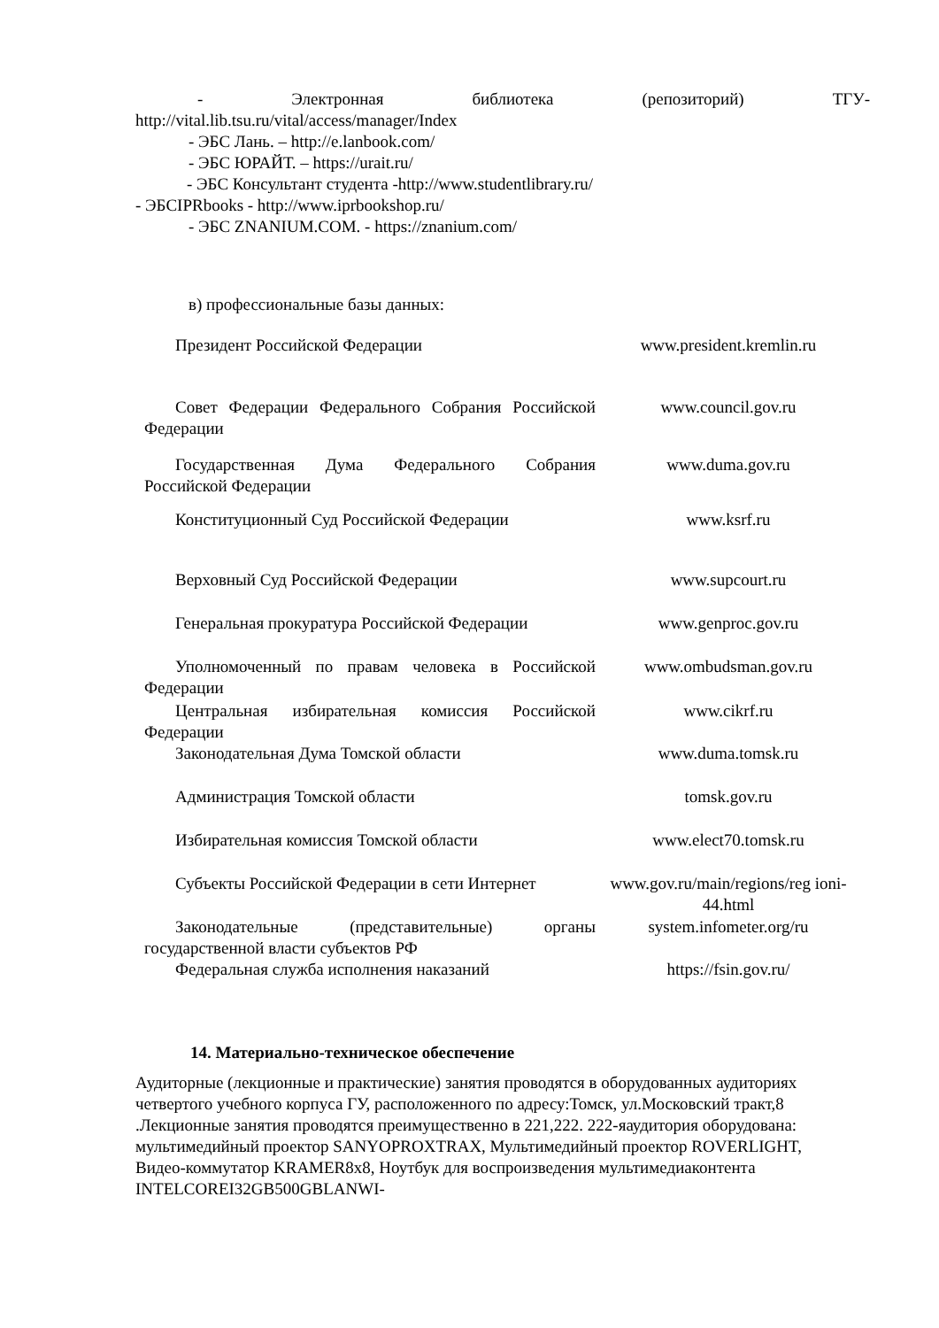- Электронная библиотека (репозиторий) ТГУ-
http://vital.lib.tsu.ru/vital/access/manager/Index
- ЭБС Лань. – http://e.lanbook.com/
- ЭБС ЮРАЙТ. – https://urait.ru/
- ЭБС Консультант студента -http://www.studentlibrary.ru/
- ЭБСIPRbooks - http://www.iprbookshop.ru/
- ЭБС ZNANIUM.COM. - https://znanium.com/
в) профессиональные базы данных:
| Президент Российской Федерации | www.president.kremlin.ru |
| Совет Федерации Федерального Собрания Российской Федерации | www.council.gov.ru |
| Государственная Дума Федерального Собрания Российской Федерации | www.duma.gov.ru |
| Конституционный Суд Российской Федерации | www.ksrf.ru |
| Верховный Суд Российской Федерации | www.supcourt.ru |
| Генеральная прокуратура Российской Федерации | www.genproc.gov.ru |
| Уполномоченный по правам человека в Российской Федерации | www.ombudsman.gov.ru |
| Центральная избирательная комиссия Российской Федерации | www.cikrf.ru |
| Законодательная Дума Томской области | www.duma.tomsk.ru |
| Администрация Томской области | tomsk.gov.ru |
| Избирательная комиссия Томской области | www.elect70.tomsk.ru |
| Субъекты Российской Федерации в сети Интернет | www.gov.ru/main/regions/reg ioni-44.html |
| Законодательные (представительные) органы государственной власти субъектов РФ | system.infometer.org/ru |
| Федеральная служба исполнения наказаний | https://fsin.gov.ru/ |
14. Материально-техническое обеспечение
Аудиторные (лекционные и практические) занятия проводятся в оборудованных аудиториях четвертого учебного корпуса ГУ, расположенного по адресу:Томск, ул.Московский тракт,8 .Лекционные занятия проводятся преимущественно в 221,222. 222-яаудитория оборудована: мультимедийный проектор SANYOPROXTRAX, Мультимедийный проектор ROVERLIGHT, Видео-коммутатор KRAMER8x8, Ноутбук для воспроизведения мультимедиаконтента INTELCOREI32GB500GBLANWI-